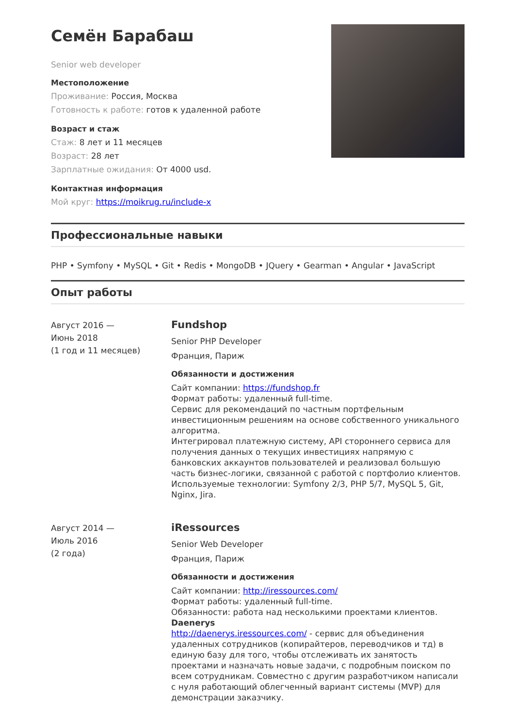Семён Барабаш
Senior web developer
Местоположение
Проживание: Россия, Москва
Готовность к работе: готов к удаленной работе
Возраст и стаж
Стаж: 8 лет и 11 месяцев
Возраст: 28 лет
Зарплатные ожидания: От 4000 usd.
Контактная информация
Мой круг: https://moikrug.ru/include-x
Профессиональные навыки
PHP • Symfony • MySQL • Git • Redis • MongoDB • JQuery • Gearman • Angular • JavaScript
Опыт работы
Август 2016 —
Июнь 2018
(1 год и 11 месяцев)
Fundshop
Senior PHP Developer
Франция, Париж
Обязанности и достижения
Сайт компании: https://fundshop.fr
Формат работы: удаленный full-time.
Сервис для рекомендаций по частным портфельным инвестиционным решениям на основе собственного уникального алгоритма.
Интегрировал платежную систему, API стороннего сервиса для получения данных о текущих инвестициях напрямую с банковских аккаунтов пользователей и реализовал большую часть бизнес-логики, связанной с работой с портфолио клиентов.
Используемые технологии: Symfony 2/3, PHP 5/7, MySQL 5, Git, Nginx, Jira.
Август 2014 —
Июль 2016
(2 года)
iRessources
Senior Web Developer
Франция, Париж
Обязанности и достижения
Сайт компании: http://iressources.com/
Формат работы: удаленный full-time.
Обязанности: работа над несколькими проектами клиентов.
Daenerys
http://daenerys.iressources.com/ - сервис для объединения удаленных сотрудников (копирайтеров, переводчиков и тд) в единую базу для того, чтобы отслеживать их занятость проектами и назначать новые задачи, с подробным поиском по всем сотрудникам. Совместно с другим разработчиком написали с нуля работающий облегченный вариант системы (MVP) для демонстрации заказчику.